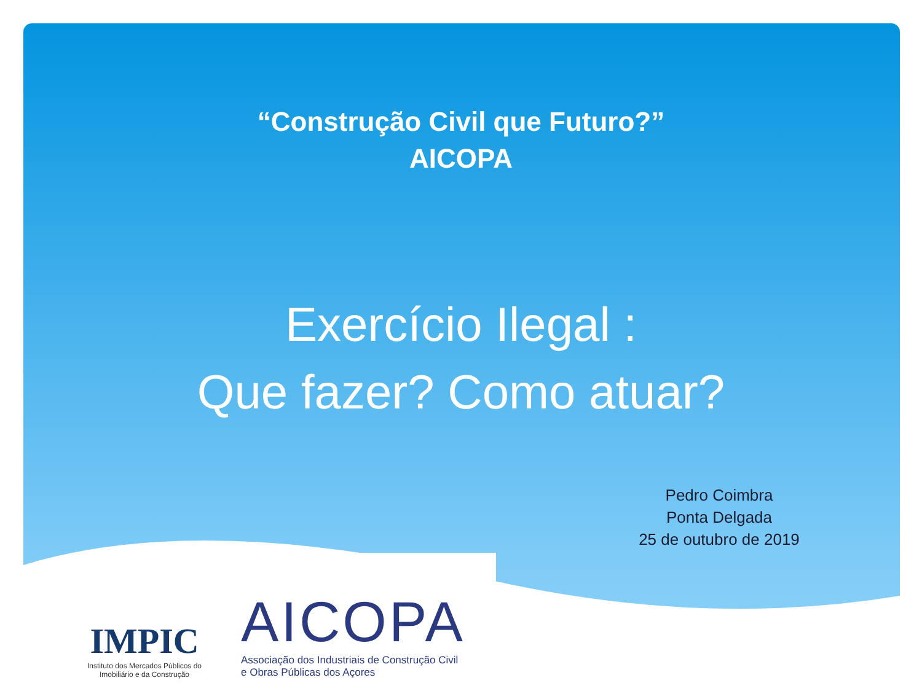“Construção Civil que Futuro?”
AICOPA
Exercício Ilegal :
Que fazer? Como atuar?
Pedro Coimbra
Ponta Delgada
25 de outubro de 2019
IMPIC
Instituto dos Mercados Públicos do Imobiliário e da Construção
AICOPA
Associação dos Industriais de Construção Civil
e Obras Públicas dos Açores